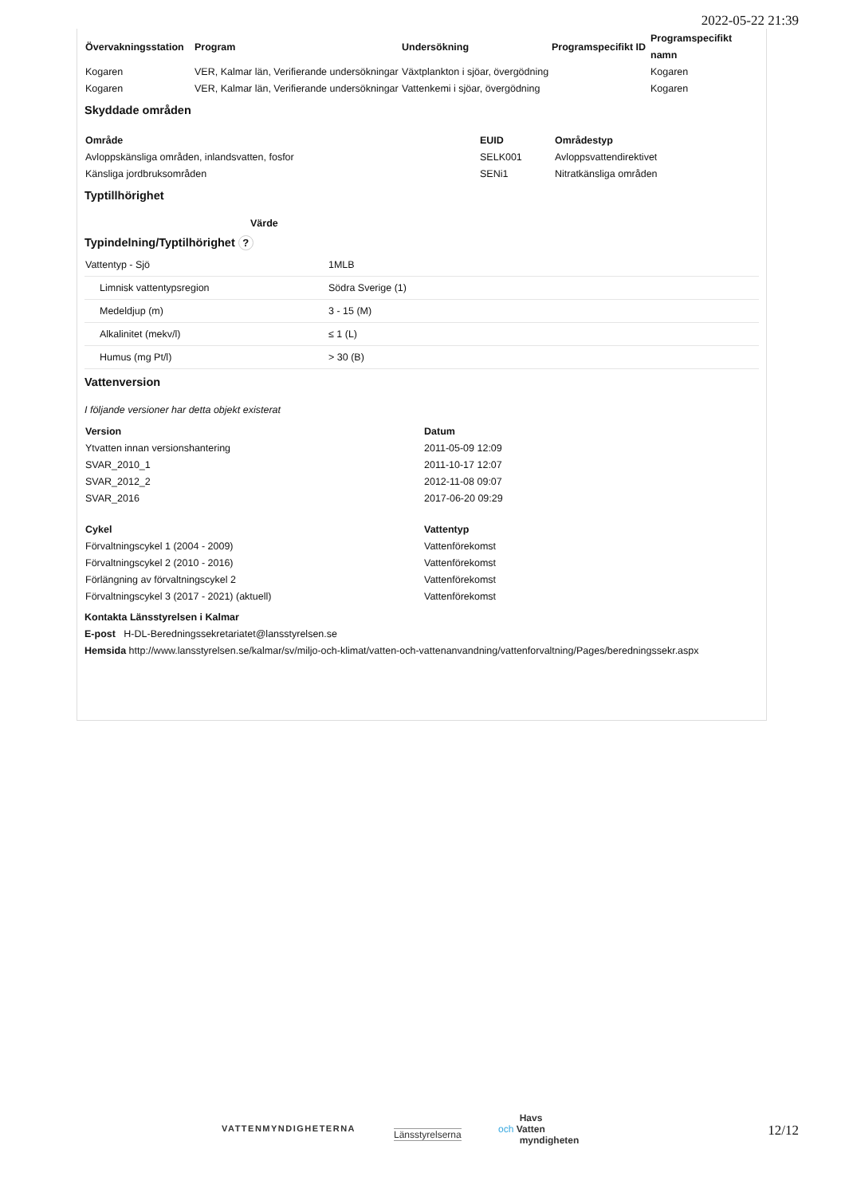2022-05-22 21:39
| Övervakningsstation | Program | Undersökning | Programspecifikt ID | Programspecifikt namn |
| --- | --- | --- | --- | --- |
| Kogaren | VER, Kalmar län, Verifierande undersökningar | Växtplankton i sjöar, övergödning | | Kogaren |
| Kogaren | VER, Kalmar län, Verifierande undersökningar | Vattenkemi i sjöar, övergödning | | Kogaren |
Skyddade områden
| Område | EUID | Områdestyp |
| --- | --- | --- |
| Avloppskänsliga områden, inlandsvatten, fosfor | SELK001 | Avloppsvattendirektivet |
| Känsliga jordbruksområden | SENi1 | Nitratkänsliga områden |
Typtillhörighet
Värde
Typindelning/Typtilhörighet ?
| Vattentyp - Sjö | 1MLB |
| Limnisk vattentypsregion | Södra Sverige (1) |
| Medeldjup (m) | 3 - 15 (M) |
| Alkalinitet (mekv/l) | ≤ 1 (L) |
| Humus (mg Pt/l) | > 30 (B) |
Vattenversion
I följande versioner har detta objekt existerat
| Version | Datum |
| --- | --- |
| Ytvatten innan versionshantering | 2011-05-09 12:09 |
| SVAR_2010_1 | 2011-10-17 12:07 |
| SVAR_2012_2 | 2012-11-08 09:07 |
| SVAR_2016 | 2017-06-20 09:29 |
| Cykel | Vattentyp |
| --- | --- |
| Förvaltningscykel 1 (2004 - 2009) | Vattenförekomst |
| Förvaltningscykel 2 (2010 - 2016) | Vattenförekomst |
| Förlängning av förvaltningscykel 2 | Vattenförekomst |
| Förvaltningscykel 3 (2017 - 2021) (aktuell) | Vattenförekomst |
Kontakta Länsstyrelsen i Kalmar
E-post H-DL-Beredningssekretariatet@lansstyrelsen.se
Hemsida http://www.lansstyrelsen.se/kalmar/sv/miljo-och-klimat/vatten-och-vattenanvandning/vattenforvaltning/Pages/beredningssekr.aspx
VATTENMYNDIGHETERNA Länsstyrelserna
Havs
och Vatten
myndigheten
12/12